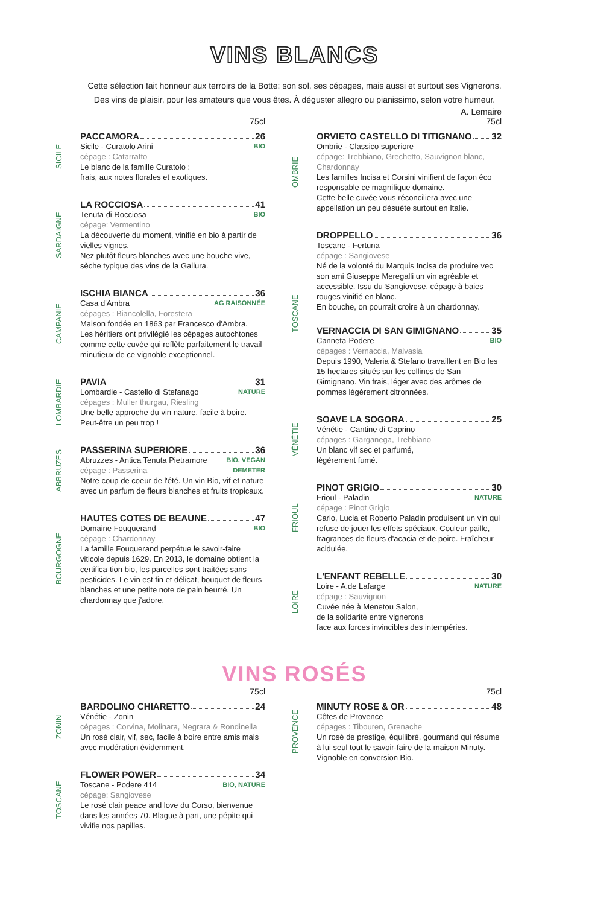VINS BLANCS
Cette sélection fait honneur aux terroirs de la Botte: son sol, ses cépages, mais aussi et surtout ses Vignerons.
Des vins de plaisir, pour les amateurs que vous êtes. À déguster allegro ou pianissimo, selon votre humeur.
A. Lemaire
75cl
SICILE
PACCAMORA 26
Sicile - Curatolo Arini BIO
cépage : Catarratto
Le blanc de la famille Curatolo :
frais, aux notes florales et exotiques.
SARDAIGNE
LA ROCCIOSA 41
Tenuta di Rocciosa BIO
cépage: Vermentino
La découverte du moment, vinifié en bio à partir de vielles vignes.
Nez plutôt fleurs blanches avec une bouche vive, sèche typique des vins de la Gallura.
CAMPANIE
ISCHIA BIANCA 36
Casa d'Ambra AG RAISONNÉE
cépages : Biancolella, Forestera
Maison fondée en 1863 par Francesco d'Ambra.
Les héritiers ont privilégié les cépages autochtones comme cette cuvée qui reflète parfaitement le travail minutieux de ce vignoble exceptionnel.
LOMBARDIE
PAVIA 31
Lombardie - Castello di Stefanago NATURE
cépages : Muller thurgau, Riesling
Une belle approche du vin nature, facile à boire.
Peut-être un peu trop !
ABBRUZES
PASSERINA SUPERIORE 36
Abruzzes - Antica Tenuta Pietramore BIO, VEGAN
cépage : Passerina DEMETER
Notre coup de coeur de l'été. Un vin Bio, vif et nature avec un parfum de fleurs blanches et fruits tropicaux.
BOURGOGNE
HAUTES COTES DE BEAUNE 47
Domaine Fouquerand BIO
cépage : Chardonnay
La famille Fouquerand perpétue le savoir-faire viticole depuis 1629. En 2013, le domaine obtient la certifica-tion bio, les parcelles sont traitées sans pesticides. Le vin est fin et délicat, bouquet de fleurs blanches et une petite note de pain beurré. Un chardonnay que j'adore.
75cl
OMBRIE
ORVIETO CASTELLO DI TITIGNANO 32
Ombrie - Classico superiore
cépage: Trebbiano, Grechetto, Sauvignon blanc, Chardonnay
Les familles Incisa et Corsini vinifient de façon éco responsable ce magnifique domaine.
Cette belle cuvée vous réconciliera avec une appellation un peu désuète surtout en Italie.
TOSCANE
DROPPELLO 36
Toscane - Fertuna
cépage : Sangiovese
Né de la volonté du Marquis Incisa de produire vec son ami Giuseppe Meregalli un vin agréable et accessible. Issu du Sangiovese, cépage à baies rouges vinifié en blanc.
En bouche, on pourrait croire à un chardonnay.
VERNACCIA DI SAN GIMIGNANO 35
Canneta-Podere BIO
cépages : Vernaccia, Malvasia
Depuis 1990, Valeria & Stefano travaillent en Bio les 15 hectares situés sur les collines de San Gimignano. Vin frais, léger avec des arômes de pommes légèrement citronnées.
VÉNÉTIE
SOAVE LA SOGORA 25
Vénétie - Cantine di Caprino
cépages : Garganega, Trebbiano
Un blanc vif sec et parfumé,
légèrement fumé.
FRIOUL
PINOT GRIGIO 30
Frioul - Paladin NATURE
cépage : Pinot Grigio
Carlo, Lucia et Roberto Paladin produisent un vin qui refuse de jouer les effets spéciaux. Couleur paille, fragrances de fleurs d'acacia et de poire. Fraîcheur acidulée.
LOIRE
L'ENFANT REBELLE 30
Loire - A.de Lafarge NATURE
cépage : Sauvignon
Cuvée née à Menetou Salon,
de la solidarité entre vignerons
face aux forces invincibles des intempéries.
VINS ROSÉS
75cl
ZONIN
BARDOLINO CHIARETTO 24
Vénétie - Zonin
cépages : Corvina, Molinara, Negrara & Rondinella
Un rosé clair, vif, sec, facile à boire entre amis mais avec modération évidemment.
TOSCANE
FLOWER POWER 34
Toscane - Podere 414 BIO, NATURE
cépage: Sangiovese
Le rosé clair peace and love du Corso, bienvenue dans les années 70. Blague à part, une pépite qui vivifie nos papilles.
75cl
PROVENCE
MINUTY ROSE & OR 48
Côtes de Provence
cépages : Tibouren, Grenache
Un rosé de prestige, équilibré, gourmand qui résume à lui seul tout le savoir-faire de la maison Minuty. Vignoble en conversion Bio.